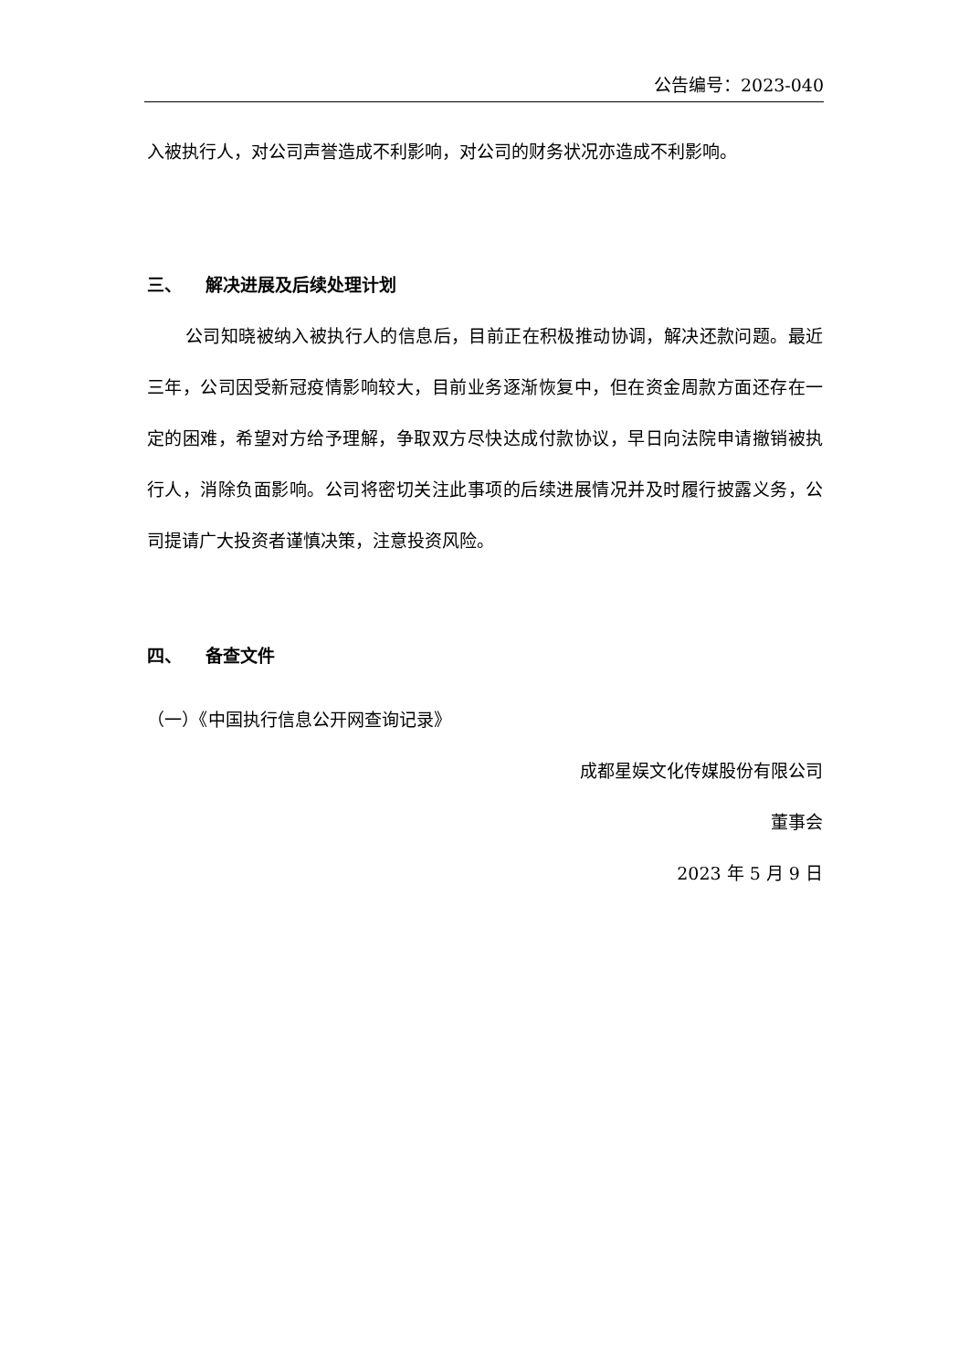公告编号：2023-040
入被执行人，对公司声誉造成不利影响，对公司的财务状况亦造成不利影响。
三、 解决进展及后续处理计划
公司知晓被纳入被执行人的信息后，目前正在积极推动协调，解决还款问题。最近三年，公司因受新冠疫情影响较大，目前业务逐渐恢复中，但在资金周款方面还存在一定的困难，希望对方给予理解，争取双方尽快达成付款协议，早日向法院申请撤销被执行人，消除负面影响。公司将密切关注此事项的后续进展情况并及时履行披露义务，公司提请广大投资者谨慎决策，注意投资风险。
四、 备查文件
（一）《中国执行信息公开网查询记录》
成都星娱文化传媒股份有限公司
董事会
2023 年 5 月 9 日